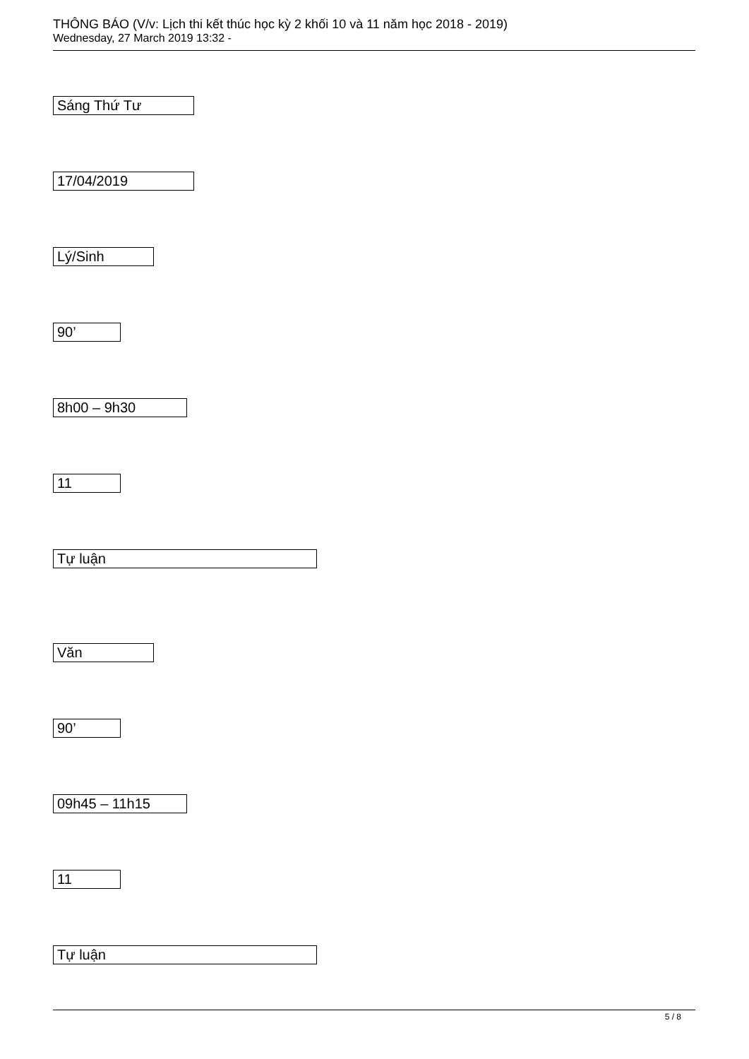THÔNG BÁO (V/v: Lịch thi kết thúc học kỳ 2 khối 10 và 11 năm học 2018 - 2019)
Wednesday, 27 March 2019 13:32 -
Sáng Thứ Tư
17/04/2019
Lý/Sinh
90’
8h00 – 9h30
11
Tự luận
Văn
90’
09h45 – 11h15
11
Tự luận
5 / 8